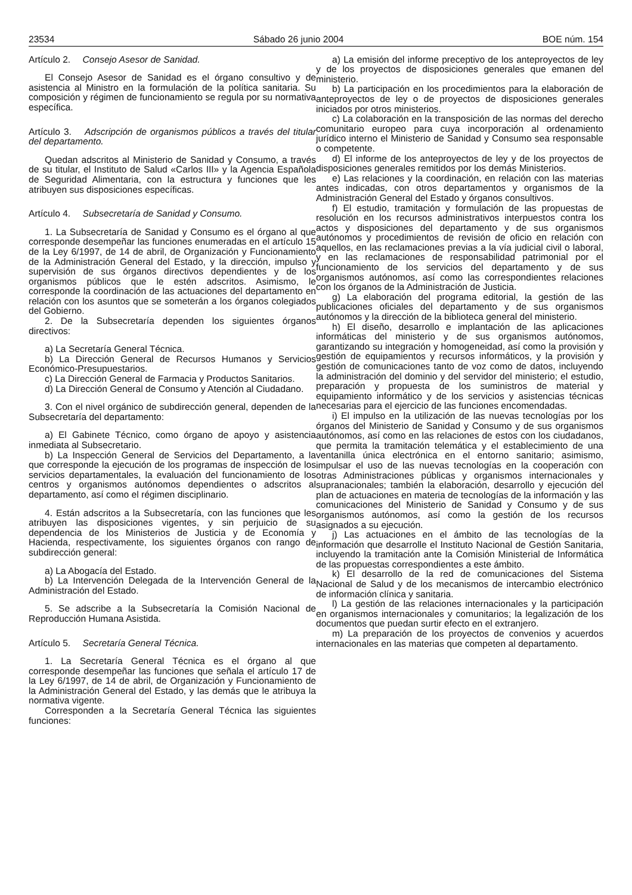23534 Sábado 26 junio 2004 BOE núm. 154
Artículo 2. Consejo Asesor de Sanidad.
El Consejo Asesor de Sanidad es el órgano consultivo y de asistencia al Ministro en la formulación de la política sanitaria. Su composición y régimen de funcionamiento se regula por su normativa específica.
Artículo 3. Adscripción de organismos públicos a través del titular del departamento.
Quedan adscritos al Ministerio de Sanidad y Consumo, a través de su titular, el Instituto de Salud «Carlos III» y la Agencia Española de Seguridad Alimentaria, con la estructura y funciones que les atribuyen sus disposiciones específicas.
Artículo 4. Subsecretaría de Sanidad y Consumo.
1. La Subsecretaría de Sanidad y Consumo es el órgano al que corresponde desempeñar las funciones enumeradas en el artículo 15 de la Ley 6/1997, de 14 de abril, de Organización y Funcionamiento de la Administración General del Estado, y la dirección, impulso y supervisión de sus órganos directivos dependientes y de los organismos públicos que le estén adscritos. Asimismo, le corresponde la coordinación de las actuaciones del departamento en relación con los asuntos que se someterán a los órganos colegiados del Gobierno.
2. De la Subsecretaría dependen los siguientes órganos directivos:
a) La Secretaría General Técnica.
b) La Dirección General de Recursos Humanos y Servicios Económico-Presupuestarios.
c) La Dirección General de Farmacia y Productos Sanitarios.
d) La Dirección General de Consumo y Atención al Ciudadano.
3. Con el nivel orgánico de subdirección general, dependen de la Subsecretaría del departamento:
a) El Gabinete Técnico, como órgano de apoyo y asistencia inmediata al Subsecretario.
b) La Inspección General de Servicios del Departamento, a la que corresponde la ejecución de los programas de inspección de los servicios departamentales, la evaluación del funcionamiento de los centros y organismos autónomos dependientes o adscritos al departamento, así como el régimen disciplinario.
4. Están adscritos a la Subsecretaría, con las funciones que les atribuyen las disposiciones vigentes, y sin perjuicio de su dependencia de los Ministerios de Justicia y de Economía y Hacienda, respectivamente, los siguientes órganos con rango de subdirección general:
a) La Abogacía del Estado.
b) La Intervención Delegada de la Intervención General de la Administración del Estado.
5. Se adscribe a la Subsecretaría la Comisión Nacional de Reproducción Humana Asistida.
Artículo 5. Secretaría General Técnica.
1. La Secretaría General Técnica es el órgano al que corresponde desempeñar las funciones que señala el artículo 17 de la Ley 6/1997, de 14 de abril, de Organización y Funcionamiento de la Administración General del Estado, y las demás que le atribuya la normativa vigente.
Corresponden a la Secretaría General Técnica las siguientes funciones:
a) La emisión del informe preceptivo de los anteproyectos de ley y de los proyectos de disposiciones generales que emanen del ministerio.
b) La participación en los procedimientos para la elaboración de anteproyectos de ley o de proyectos de disposiciones generales iniciados por otros ministerios.
c) La colaboración en la transposición de las normas del derecho comunitario europeo para cuya incorporación al ordenamiento jurídico interno el Ministerio de Sanidad y Consumo sea responsable o competente.
d) El informe de los anteproyectos de ley y de los proyectos de disposiciones generales remitidos por los demás Ministerios.
e) Las relaciones y la coordinación, en relación con las materias antes indicadas, con otros departamentos y organismos de la Administración General del Estado y órganos consultivos.
f) El estudio, tramitación y formulación de las propuestas de resolución en los recursos administrativos interpuestos contra los actos y disposiciones del departamento y de sus organismos autónomos y procedimientos de revisión de oficio en relación con aquellos, en las reclamaciones previas a la vía judicial civil o laboral, y en las reclamaciones de responsabilidad patrimonial por el funcionamiento de los servicios del departamento y de sus organismos autónomos, así como las correspondientes relaciones con los órganos de la Administración de Justicia.
g) La elaboración del programa editorial, la gestión de las publicaciones oficiales del departamento y de sus organismos autónomos y la dirección de la biblioteca general del ministerio.
h) El diseño, desarrollo e implantación de las aplicaciones informáticas del ministerio y de sus organismos autónomos, garantizando su integración y homogeneidad, así como la provisión y gestión de equipamientos y recursos informáticos, y la provisión y gestión de comunicaciones tanto de voz como de datos, incluyendo la administración del dominio y del servidor del ministerio; el estudio, preparación y propuesta de los suministros de material y equipamiento informático y de los servicios y asistencias técnicas necesarias para el ejercicio de las funciones encomendadas.
i) El impulso en la utilización de las nuevas tecnologías por los órganos del Ministerio de Sanidad y Consumo y de sus organismos autónomos, así como en las relaciones de estos con los ciudadanos, que permita la tramitación telemática y el establecimiento de una ventanilla única electrónica en el entorno sanitario; asimismo, impulsar el uso de las nuevas tecnologías en la cooperación con otras Administraciones públicas y organismos internacionales y supranacionales; también la elaboración, desarrollo y ejecución del plan de actuaciones en materia de tecnologías de la información y las comunicaciones del Ministerio de Sanidad y Consumo y de sus organismos autónomos, así como la gestión de los recursos asignados a su ejecución.
j) Las actuaciones en el ámbito de las tecnologías de la información que desarrolle el Instituto Nacional de Gestión Sanitaria, incluyendo la tramitación ante la Comisión Ministerial de Informática de las propuestas correspondientes a este ámbito.
k) El desarrollo de la red de comunicaciones del Sistema Nacional de Salud y de los mecanismos de intercambio electrónico de información clínica y sanitaria.
l) La gestión de las relaciones internacionales y la participación en organismos internacionales y comunitarios; la legalización de los documentos que puedan surtir efecto en el extranjero.
m) La preparación de los proyectos de convenios y acuerdos internacionales en las materias que competen al departamento.